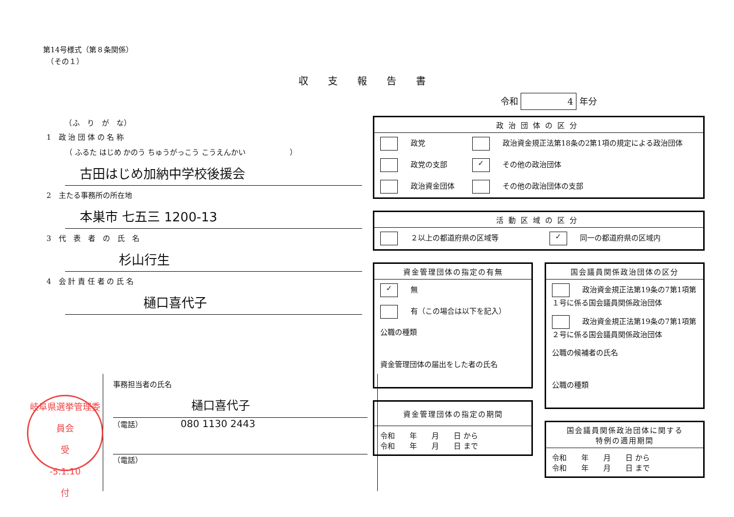第14号様式（第８条関係）
　（その１）
収支報告書
　　　（ふ　り　が　な）
1　政 治 団 体 の 名 称
（ ふるた はじめ かのう ちゅうがっこう こうえんかい　　　　　　）
古田はじめ加納中学校後援会
2　主たる事務所の所在地
本巣市 七五三 1200-13
3　代　表　者　の　氏　名
杉山行生
4　会 計 責 任 者 の 氏 名
樋口喜代子
事務担当者の氏名
樋口喜代子
（電話）　080 1130 2443
（電話）
岐阜県選挙管理委員会
受
-5.1.10
付
令和 4 年分
| 政治団体の区分 | |
| --- | --- |
| 政党 | 政治資金規正法第18条の2第1項の規定による政治団体 |
| 政党の支部 | ✓ その他の政治団体 |
| 政治資金団体 | その他の政治団体の支部 |
| 活動区域の区分 | |
| --- | --- |
| ２以上の都道府県の区域等 | ✓ 同一の都道府県の区域内 |
| 資金管理団体の指定の有無 |
| --- |
| ✓ 無 |
| 有（この場合は以下を記入） |
| 公職の種類 |
| 資金管理団体の届出をした者の氏名 |
| 資金管理団体の指定の期間 |
| --- |
| 令和 年 月 日 から 令和 年 月 日 まで |
| 国会議員関係政治団体の区分 |
| --- |
| 政治資金規正法第19条の7第1項第１号に係る国会議員関係政治団体 |
| 政治資金規正法第19条の7第1項第２号に係る国会議員関係政治団体 |
| 公職の候補者の氏名 |
| 公職の種類 |
| 国会議員関係政治団体に関する 特例の適用期間 |
| --- |
| 令和 年 月 日 から 令和 年 月 日 まで |